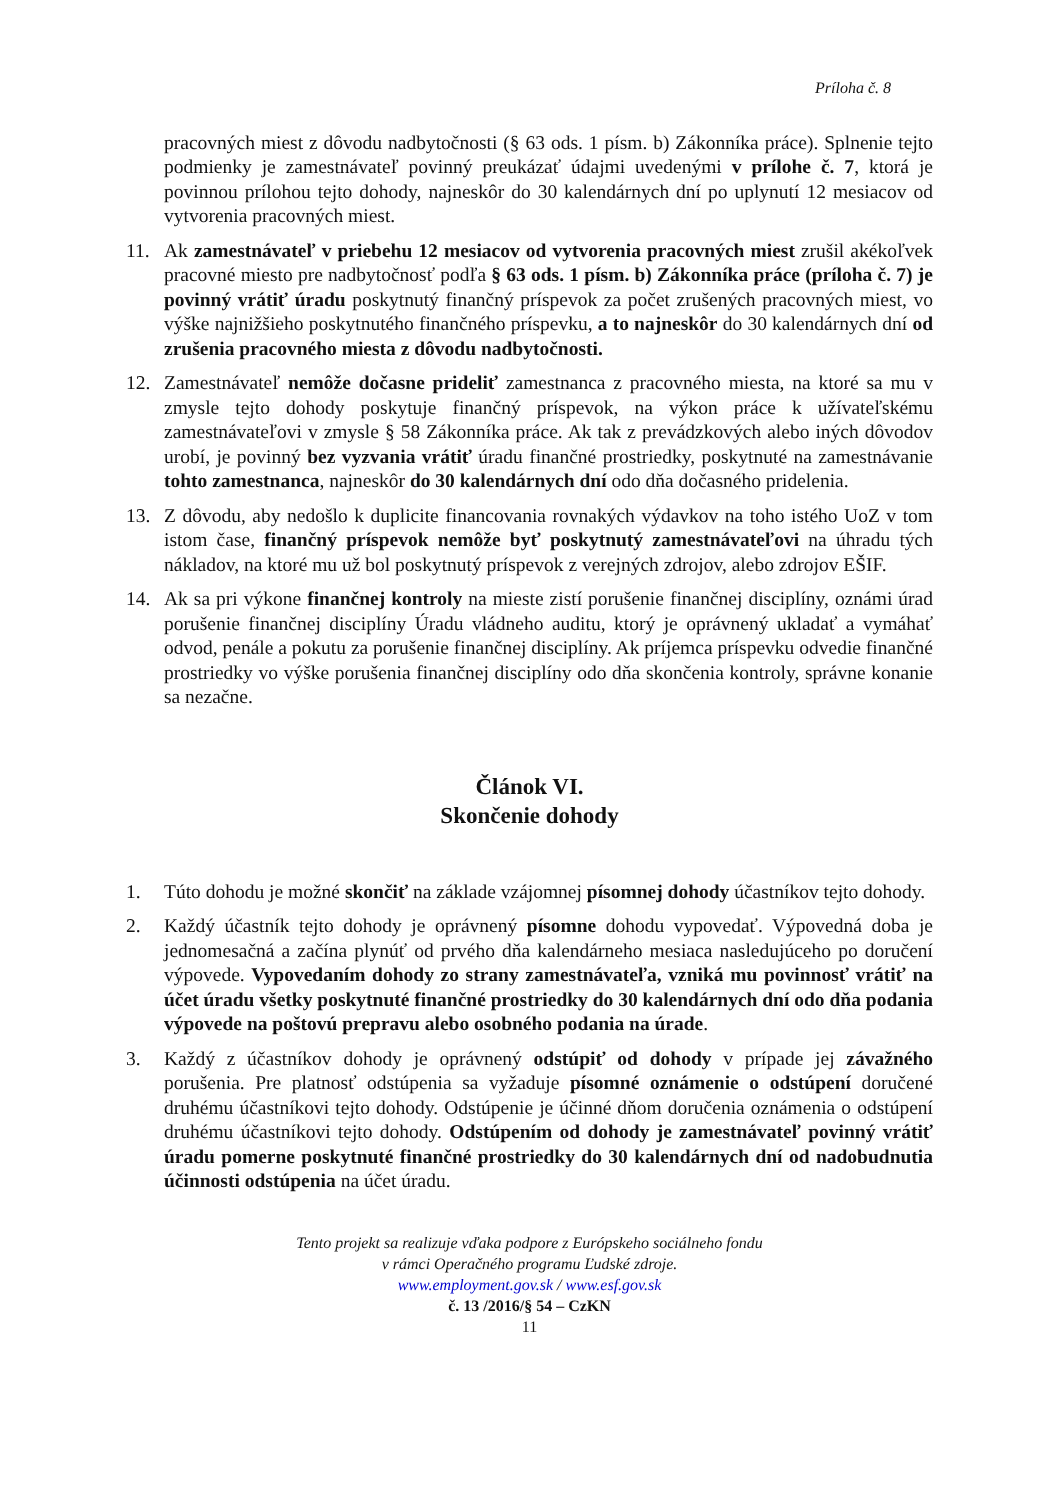Príloha č. 8
pracovných miest z dôvodu nadbytočnosti (§ 63 ods. 1 písm. b) Zákonníka práce). Splnenie tejto podmienky je zamestnávateľ povinný preukázať údajmi uvedenými v prílohe č. 7, ktorá je povinnou prílohou tejto dohody, najneskôr do 30 kalendárnych dní po uplynutí 12 mesiacov od vytvorenia pracovných miest.
11. Ak zamestnávateľ v priebehu 12 mesiacov od vytvorenia pracovných miest zrušil akékoľvek pracovné miesto pre nadbytočnosť podľa § 63 ods. 1 písm. b) Zákonníka práce (príloha č. 7) je povinný vrátiť úradu poskytnutý finančný príspevok za počet zrušených pracovných miest, vo výške najnižšieho poskytnutého finančného príspevku, a to najneskôr do 30 kalendárnych dní od zrušenia pracovného miesta z dôvodu nadbytočnosti.
12. Zamestnávateľ nemôže dočasne prideliť zamestnanca z pracovného miesta, na ktoré sa mu v zmysle tejto dohody poskytuje finančný príspevok, na výkon práce k užívateľskému zamestnávateľovi v zmysle § 58 Zákonníka práce. Ak tak z prevádzkových alebo iných dôvodov urobí, je povinný bez vyzvania vrátiť úradu finančné prostriedky, poskytnuté na zamestnávanie tohto zamestnanca, najneskôr do 30 kalendárnych dní odo dňa dočasného pridelenia.
13. Z dôvodu, aby nedošlo k duplicite financovania rovnakých výdavkov na toho istého UoZ v tom istom čase, finančný príspevok nemôže byť poskytnutý zamestnávateľovi na úhradu tých nákladov, na ktoré mu už bol poskytnutý príspevok z verejných zdrojov, alebo zdrojov EŠIF.
14. Ak sa pri výkone finančnej kontroly na mieste zistí porušenie finančnej disciplíny, oznámi úrad porušenie finančnej disciplíny Úradu vládneho auditu, ktorý je oprávnený ukladať a vymáhať odvod, penále a pokutu za porušenie finančnej disciplíny. Ak príjemca príspevku odvedie finančné prostriedky vo výške porušenia finančnej disciplíny odo dňa skončenia kontroly, správne konanie sa nezačne.
Článok VI.
Skončenie dohody
1. Túto dohodu je možné skončiť na základe vzájomnej písomnej dohody účastníkov tejto dohody.
2. Každý účastník tejto dohody je oprávnený písomne dohodu vypovedať. Výpovedná doba je jednomesačná a začína plynúť od prvého dňa kalendárneho mesiaca nasledujúceho po doručení výpovede. Vypovedaním dohody zo strany zamestnávateľa, vzniká mu povinnosť vrátiť na účet úradu všetky poskytnuté finančné prostriedky do 30 kalendárnych dní odo dňa podania výpovede na poštovú prepravu alebo osobného podania na úrade.
3. Každý z účastníkov dohody je oprávnený odstúpiť od dohody v prípade jej závažného porušenia. Pre platnosť odstúpenia sa vyžaduje písomné oznámenie o odstúpení doručené druhému účastníkovi tejto dohody. Odstúpenie je účinné dňom doručenia oznámenia o odstúpení druhému účastníkovi tejto dohody. Odstúpením od dohody je zamestnávateľ povinný vrátiť úradu pomerne poskytnuté finančné prostriedky do 30 kalendárnych dní od nadobudnutia účinnosti odstúpenia na účet úradu.
Tento projekt sa realizuje vďaka podpore z Európskeho sociálneho fondu
v rámci Operačného programu Ľudské zdroje.
www.employment.gov.sk / www.esf.gov.sk
č. 13 /2016/§ 54 – CzKN
11